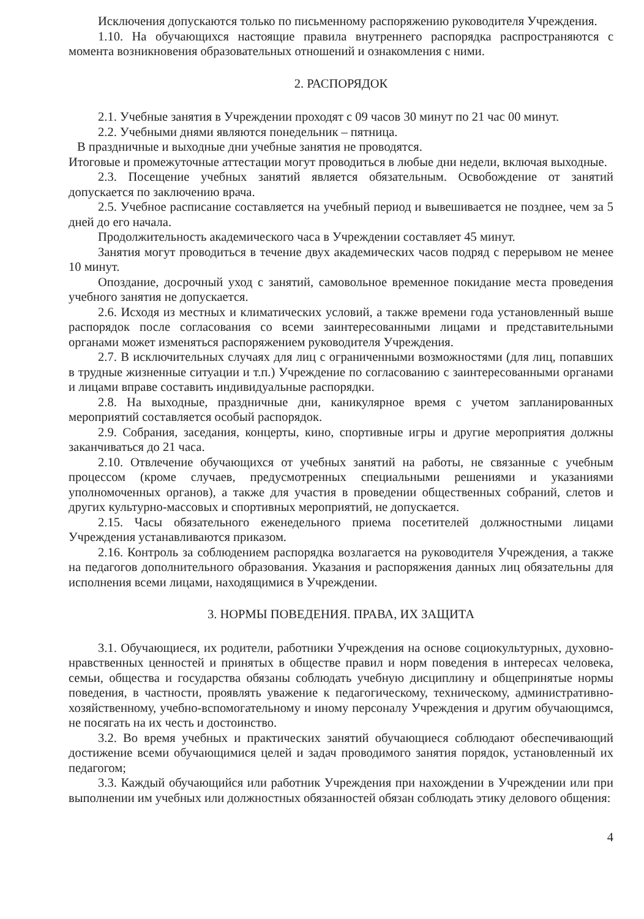Исключения допускаются только по письменному распоряжению руководителя Учреждения.
1.10. На обучающихся настоящие правила внутреннего распорядка распространяются с момента возникновения образовательных отношений и ознакомления с ними.
2. РАСПОРЯДОК
2.1. Учебные занятия в Учреждении проходят с 09 часов 30 минут по 21 час 00 минут.
2.2. Учебными днями являются понедельник – пятница.
В праздничные и выходные дни учебные занятия не проводятся.
Итоговые и промежуточные аттестации могут проводиться в любые дни недели, включая выходные.
2.3. Посещение учебных занятий является обязательным. Освобождение от занятий допускается по заключению врача.
2.5. Учебное расписание составляется на учебный период и вывешивается не позднее, чем за 5 дней до его начала.
Продолжительность академического часа в Учреждении составляет 45 минут.
Занятия могут проводиться в течение двух академических часов подряд с перерывом не менее 10 минут.
Опоздание, досрочный уход с занятий, самовольное временное покидание места проведения учебного занятия не допускается.
2.6. Исходя из местных и климатических условий, а также времени года установленный выше распорядок после согласования со всеми заинтересованными лицами и представительными органами может изменяться распоряжением руководителя Учреждения.
2.7. В исключительных случаях для лиц с ограниченными возможностями (для лиц, попавших в трудные жизненные ситуации и т.п.) Учреждение по согласованию с заинтересованными органами и лицами вправе составить индивидуальные распорядки.
2.8. На выходные, праздничные дни, каникулярное время с учетом запланированных мероприятий составляется особый распорядок.
2.9. Собрания, заседания, концерты, кино, спортивные игры и другие мероприятия должны заканчиваться до 21 часа.
2.10. Отвлечение обучающихся от учебных занятий на работы, не связанные с учебным процессом (кроме случаев, предусмотренных специальными решениями и указаниями уполномоченных органов), а также для участия в проведении общественных собраний, слетов и других культурно-массовых и спортивных мероприятий, не допускается.
2.15. Часы обязательного еженедельного приема посетителей должностными лицами Учреждения устанавливаются приказом.
2.16. Контроль за соблюдением распорядка возлагается на руководителя Учреждения, а также на педагогов дополнительного образования. Указания и распоряжения данных лиц обязательны для исполнения всеми лицами, находящимися в Учреждении.
3. НОРМЫ ПОВЕДЕНИЯ. ПРАВА, ИХ ЗАЩИТА
3.1. Обучающиеся, их родители, работники Учреждения на основе социокультурных, духовно-нравственных ценностей и принятых в обществе правил и норм поведения в интересах человека, семьи, общества и государства обязаны соблюдать учебную дисциплину и общепринятые нормы поведения, в частности, проявлять уважение к педагогическому, техническому, административно-хозяйственному, учебно-вспомогательному и иному персоналу Учреждения и другим обучающимся, не посягать на их честь и достоинство.
3.2. Во время учебных и практических занятий обучающиеся соблюдают обеспечивающий достижение всеми обучающимися целей и задач проводимого занятия порядок, установленный их педагогом;
3.3. Каждый обучающийся или работник Учреждения при нахождении в Учреждении или при выполнении им учебных или должностных обязанностей обязан соблюдать этику делового общения:
4